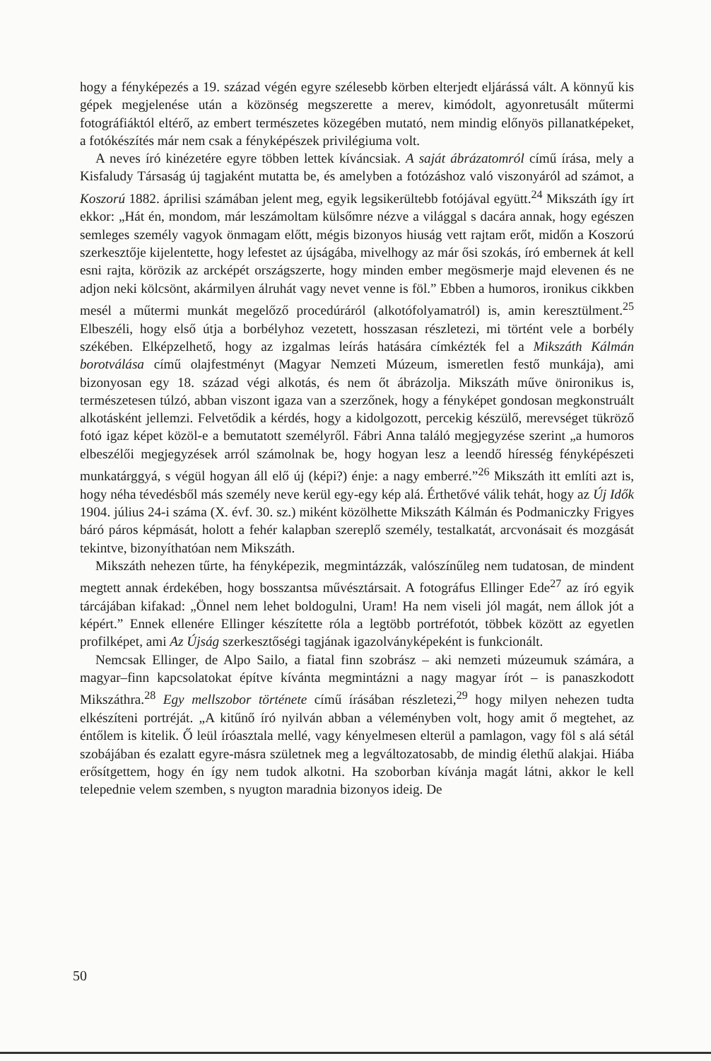hogy a fényképezés a 19. század végén egyre szélesebb körben elterjedt eljárássá vált. A könnyű kis gépek megjelenése után a közönség megszerette a merev, kimódolt, agyonretusált műtermi fotográfiáktól eltérő, az embert természetes közegében mutató, nem mindig előnyös pillanatképeket, a fotókészítés már nem csak a fényképészek privilégiuma volt.
A neves író kinézetére egyre többen lettek kíváncsiak. A saját ábrázatomról című írása, mely a Kisfaludy Társaság új tagjaként mutatta be, és amelyben a fotózáshoz való viszonyáról ad számot, a Koszorú 1882. áprilisi számában jelent meg, egyik legsikerültebb fotójával együtt.<sup>24</sup> Mikszáth így írt ekkor: „Hát én, mondom, már leszámoltam külsőmre nézve a világgal s dacára annak, hogy egészen semleges személy vagyok önmagam előtt, mégis bizonyos hiuság vett rajtam erőt, midőn a Koszorú szerkesztője kijelentette, hogy lefestet az újságába, mivelhogy az már ősi szokás, író embernek át kell esni rajta, körözik az arcképét országszerte, hogy minden ember megösmerje majd elevenen és ne adjon neki kölcsönt, akármilyen álruhát vagy nevet venne is föl.” Ebben a humoros, ironikus cikkben mesél a műtermi munkát megelőző procedúráról (alkotófolyamatról) is, amin keresztülment.<sup>25</sup> Elbeszéli, hogy első útja a borbélyhoz vezetett, hosszasan részletezi, mi történt vele a borbély székében. Elképzelhető, hogy az izgalmas leírás hatására címkézték fel a Mikszáth Kálmán borotválása című olajfestményt (Magyar Nemzeti Múzeum, ismeretlen festő munkája), ami bizonyosan egy 18. század végi alkotás, és nem őt ábrázolja. Mikszáth műve önironikus is, természetesen túlzó, abban viszont igaza van a szerzőnek, hogy a fényképet gondosan megkonstruált alkotásként jellemzi. Felvetődik a kérdés, hogy a kidolgozott, percekig készülő, merevséget tükröző fotó igaz képet közöl-e a bemutatott személyről. Fábri Anna találó megjegyzése szerint „a humoros elbeszélői megjegyzések arról számolnak be, hogy hogyan lesz a leendő híresség fényképészeti munkatárggyá, s végül hogyan áll elő új (képi?) énje: a nagy emberré.”<sup>26</sup> Mikszáth itt említi azt is, hogy néha tévedésből más személy neve kerül egy-egy kép alá. Érthetővé válik tehát, hogy az Új Idők 1904. július 24-i száma (X. évf. 30. sz.) miként közölhette Mikszáth Kálmán és Podmaniczky Frigyes báró páros képmását, holott a fehér kalapban szereplő személy, testalkatát, arcvonásait és mozgását tekintve, bizonyíthatóan nem Mikszáth.
Mikszáth nehezen tűrte, ha fényképezik, megmintázzák, valószínűleg nem tudatosan, de mindent megtett annak érdekében, hogy bosszantsa művésztársait. A fotográfus Ellinger Ede<sup>27</sup> az író egyik tárcájában kifakad: „Önnel nem lehet boldogulni, Uram! Ha nem viseli jól magát, nem állok jót a képért.” Ennek ellenére Ellinger készítette róla a legtöbb portréfotót, többek között az egyetlen profilképet, ami Az Újság szerkesztőségi tagjának igazolványképeként is funkcionált.
Nemcsak Ellinger, de Alpo Sailo, a fiatal finn szobrász – aki nemzeti múzeumuk számára, a magyar–finn kapcsolatokat építve kívánta megmintázni a nagy magyar írót – is panaszkodott Mikszáthra.<sup>28</sup> Egy mellszobor története című írásában részletezi,<sup>29</sup> hogy milyen nehezen tudta elkészíteni portréját. „A kitűnő író nyilván abban a véleményben volt, hogy amit ő megtehet, az éntőlem is kitelik. Ő leül íróasztala mellé, vagy kényelmesen elterül a pamlagon, vagy föl s alá sétál szobájában és ezalatt egyre-másra születnek meg a legváltozatosabb, de mindig élethű alakjai. Hiába erősítgettem, hogy én így nem tudok alkotni. Ha szoborban kívánja magát látni, akkor le kell telepednie velem szemben, s nyugton maradnia bizonyos ideig. De
50